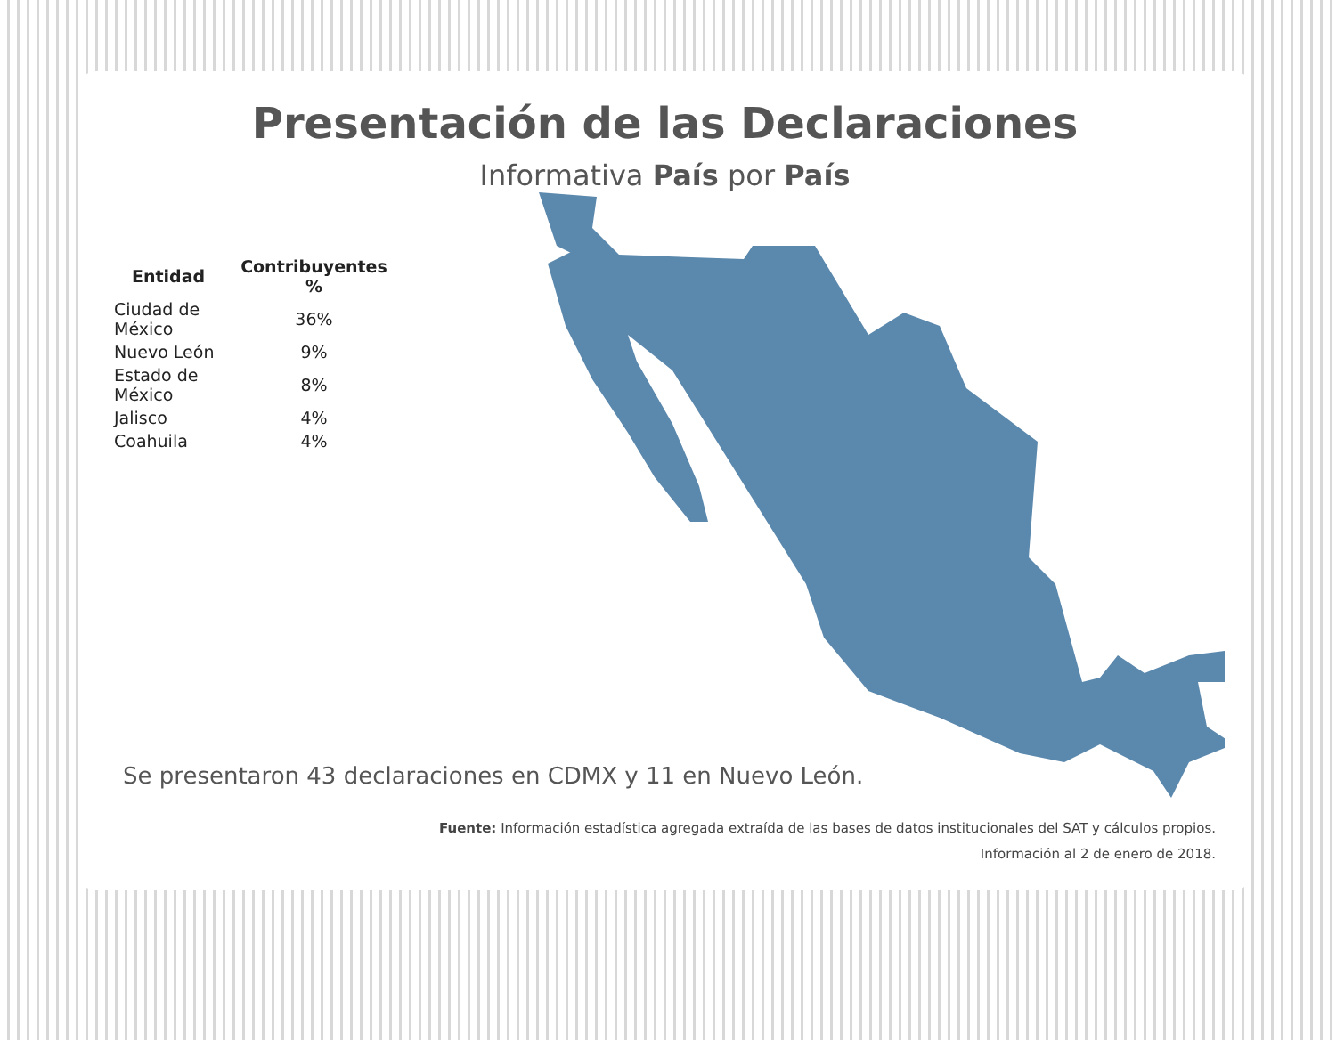Presentación de las Declaraciones
Informativa País por País
| Entidad | Contribuyentes % |
| --- | --- |
| Ciudad de México | 36% |
| Nuevo León | 9% |
| Estado de México | 8% |
| Jalisco | 4% |
| Coahuila | 4% |
Se presentaron 43 declaraciones en CDMX y 11 en Nuevo León.
Fuente: Información estadística agregada extraída de las bases de datos institucionales del SAT y cálculos propios.
Información al 2 de enero de 2018.